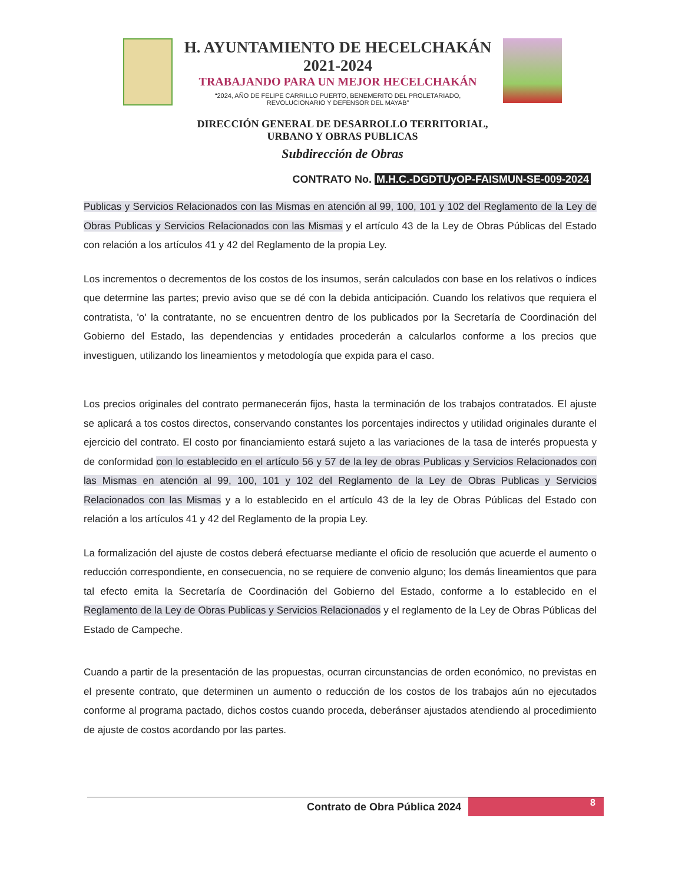H. AYUNTAMIENTO DE HECELCHAKÁN
2021-2024
TRABAJANDO PARA UN MEJOR HECELCHAKÁN
“2024, AÑO DE FELIPE CARRILLO PUERTO, BENEMERITO DEL PROLETARIADO,
REVOLUCIONARIO Y DEFENSOR DEL MAYAB”
DIRECCIÓN GENERAL DE DESARROLLO TERRITORIAL,
URBANO Y OBRAS PUBLICAS
Subdirección de Obras
CONTRATO No. M.H.C.-DGDTUyOP-FAISMUN-SE-009-2024
Publicas y Servicios Relacionados con las Mismas en atención al 99, 100, 101 y 102 del Reglamento de la Ley de Obras Publicas y Servicios Relacionados con las Mismas y el artículo 43 de la Ley de Obras Públicas del Estado con relación a los artículos 41 y 42 del Reglamento de la propia Ley.
Los incrementos o decrementos de los costos de los insumos, serán calculados con base en los relativos o índices que determine las partes; previo aviso que se dé con la debida anticipación. Cuando los relativos que requiera el contratista, 'o' la contratante, no se encuentren dentro de los publicados por la Secretaría de Coordinación del Gobierno del Estado, las dependencias y entidades procederán a calcularlos conforme a los precios que investiguen, utilizando los lineamientos y metodología que expida para el caso.
Los precios originales del contrato permanecerán fijos, hasta la terminación de los trabajos contratados. El ajuste se aplicará a tos costos directos, conservando constantes los porcentajes indirectos y utilidad originales durante el ejercicio del contrato. El costo por financiamiento estará sujeto a las variaciones de la tasa de interés propuesta y de conformidad con lo establecido en el artículo 56 y 57 de la ley de obras Publicas y Servicios Relacionados con las Mismas en atención al 99, 100, 101 y 102 del Reglamento de la Ley de Obras Publicas y Servicios Relacionados con las Mismas y a lo establecido en el artículo 43 de la ley de Obras Públicas del Estado con relación a los artículos 41 y 42 del Reglamento de la propia Ley.
La formalización del ajuste de costos deberá efectuarse mediante el oficio de resolución que acuerde el aumento o reducción correspondiente, en consecuencia, no se requiere de convenio alguno; los demás lineamientos que para tal efecto emita la Secretaría de Coordinación del Gobierno del Estado, conforme a lo establecido en el Reglamento de la Ley de Obras Publicas y Servicios Relacionados y el reglamento de la Ley de Obras Públicas del Estado de Campeche.
Cuando a partir de la presentación de las propuestas, ocurran circunstancias de orden económico, no previstas en el presente contrato, que determinen un aumento o reducción de los costos de los trabajos aún no ejecutados conforme al programa pactado, dichos costos cuando proceda, deberánser ajustados atendiendo al procedimiento de ajuste de costos acordando por las partes.
Contrato de Obra Pública 2024
8